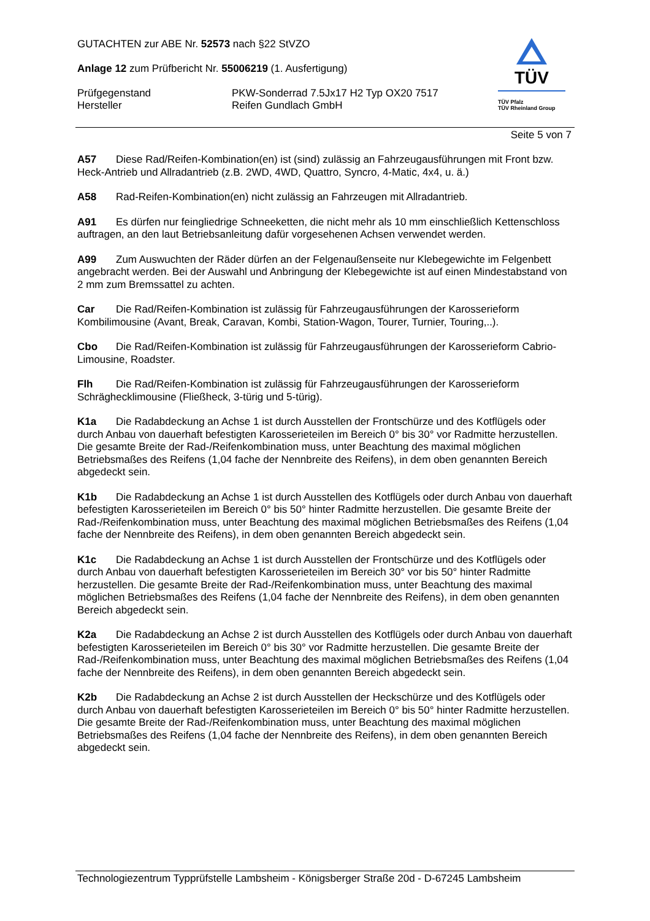GUTACHTEN zur ABE Nr. 52573 nach §22 StVZO
Anlage 12 zum Prüfbericht Nr. 55006219 (1. Ausfertigung)
Prüfgegenstand PKW-Sonderrad 7.5Jx17 H2 Typ OX20 7517
Hersteller Reifen Gundlach GmbH
TÜV
TÜV Pfalz
TÜV Rheinland Group
Seite 5 von 7
A57 Diese Rad/Reifen-Kombination(en) ist (sind) zulässig an Fahrzeugausführungen mit Front bzw. Heck-Antrieb und Allradantrieb (z.B. 2WD, 4WD, Quattro, Syncro, 4-Matic, 4x4, u. ä.)
A58 Rad-Reifen-Kombination(en) nicht zulässig an Fahrzeugen mit Allradantrieb.
A91 Es dürfen nur feingliedrige Schneeketten, die nicht mehr als 10 mm einschließlich Kettenschloss auftragen, an den laut Betriebsanleitung dafür vorgesehenen Achsen verwendet werden.
A99 Zum Auswuchten der Räder dürfen an der Felgenaußenseite nur Klebegewichte im Felgenbett angebracht werden. Bei der Auswahl und Anbringung der Klebegewichte ist auf einen Mindestabstand von 2 mm zum Bremssattel zu achten.
Car Die Rad/Reifen-Kombination ist zulässig für Fahrzeugausführungen der Karosserieform Kombilimousine (Avant, Break, Caravan, Kombi, Station-Wagon, Tourer, Turnier, Touring,..).
Cbo Die Rad/Reifen-Kombination ist zulässig für Fahrzeugausführungen der Karosserieform Cabrio-Limousine, Roadster.
Flh Die Rad/Reifen-Kombination ist zulässig für Fahrzeugausführungen der Karosserieform Schräghecklimousine (Fließheck, 3-türig und 5-türig).
K1a Die Radabdeckung an Achse 1 ist durch Ausstellen der Frontschürze und des Kotflügels oder durch Anbau von dauerhaft befestigten Karosserieteilen im Bereich 0° bis 30° vor Radmitte herzustellen. Die gesamte Breite der Rad-/Reifenkombination muss, unter Beachtung des maximal möglichen Betriebsmaßes des Reifens (1,04 fache der Nennbreite des Reifens), in dem oben genannten Bereich abgedeckt sein.
K1b Die Radabdeckung an Achse 1 ist durch Ausstellen des Kotflügels oder durch Anbau von dauerhaft befestigten Karosserieteilen im Bereich 0° bis 50° hinter Radmitte herzustellen. Die gesamte Breite der Rad-/Reifenkombination muss, unter Beachtung des maximal möglichen Betriebsmaßes des Reifens (1,04 fache der Nennbreite des Reifens), in dem oben genannten Bereich abgedeckt sein.
K1c Die Radabdeckung an Achse 1 ist durch Ausstellen der Frontschürze und des Kotflügels oder durch Anbau von dauerhaft befestigten Karosserieteilen im Bereich 30° vor bis 50° hinter Radmitte herzustellen. Die gesamte Breite der Rad-/Reifenkombination muss, unter Beachtung des maximal möglichen Betriebsmaßes des Reifens (1,04 fache der Nennbreite des Reifens), in dem oben genannten Bereich abgedeckt sein.
K2a Die Radabdeckung an Achse 2 ist durch Ausstellen des Kotflügels oder durch Anbau von dauerhaft befestigten Karosserieteilen im Bereich 0° bis 30° vor Radmitte herzustellen. Die gesamte Breite der Rad-/Reifenkombination muss, unter Beachtung des maximal möglichen Betriebsmaßes des Reifens (1,04 fache der Nennbreite des Reifens), in dem oben genannten Bereich abgedeckt sein.
K2b Die Radabdeckung an Achse 2 ist durch Ausstellen der Heckschürze und des Kotflügels oder durch Anbau von dauerhaft befestigten Karosserieteilen im Bereich 0° bis 50° hinter Radmitte herzustellen. Die gesamte Breite der Rad-/Reifenkombination muss, unter Beachtung des maximal möglichen Betriebsmaßes des Reifens (1,04 fache der Nennbreite des Reifens), in dem oben genannten Bereich abgedeckt sein.
Technologiezentrum Typprüfstelle Lambsheim - Königsberger Straße 20d - D-67245 Lambsheim